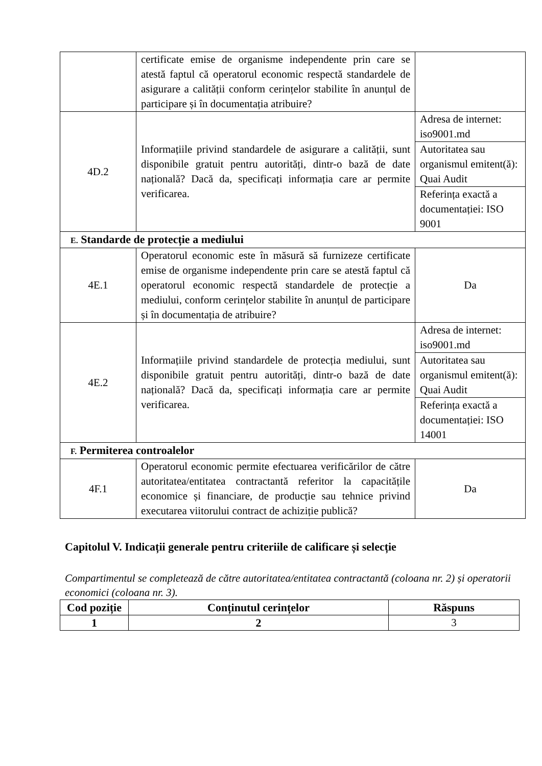| | certificate emise de organisme independente prin care se atestă faptul că operatorul economic respectă standardele de asigurare a calității conform cerințelor stabilite în anunțul de participare și în documentația atribuire? | |
| 4D.2 | Informațiile privind standardele de asigurare a calității, sunt disponibile gratuit pentru autorități, dintr-o bază de date națională? Dacă da, specificați informația care ar permite verificarea. | Adresa de internet: iso9001.md |
| | | Autoritatea sau organismul emitent(ă): Quai Audit |
| | | Referința exactă a documentației: ISO 9001 |
| E. Standarde de protecție a mediului | | |
| 4E.1 | Operatorul economic este în măsură să furnizeze certificate emise de organisme independente prin care se atestă faptul că operatorul economic respectă standardele de protecție a mediului, conform cerințelor stabilite în anunțul de participare și în documentația de atribuire? | Da |
| 4E.2 | Informațiile privind standardele de protecția mediului, sunt disponibile gratuit pentru autorități, dintr-o bază de date națională? Dacă da, specificați informația care ar permite verificarea. | Adresa de internet: iso9001.md |
| | | Autoritatea sau organismul emitent(ă): Quai Audit |
| | | Referința exactă a documentației: ISO 14001 |
| F. Permiterea controalelor | | |
| 4F.1 | Operatorul economic permite efectuarea verificărilor de către autoritatea/entitatea contractantă referitor la capacitățile economice și financiare, de producție sau tehnice privind executarea viitorului contract de achiziție publică? | Da |
Capitolul V. Indicații generale pentru criteriile de calificare și selecție
Compartimentul se completează de către autoritatea/entitatea contractantă (coloana nr. 2) și operatorii economici (coloana nr. 3).
| Cod poziție | Conținutul cerințelor | Răspuns |
| --- | --- | --- |
| 1 | 2 | 3 |